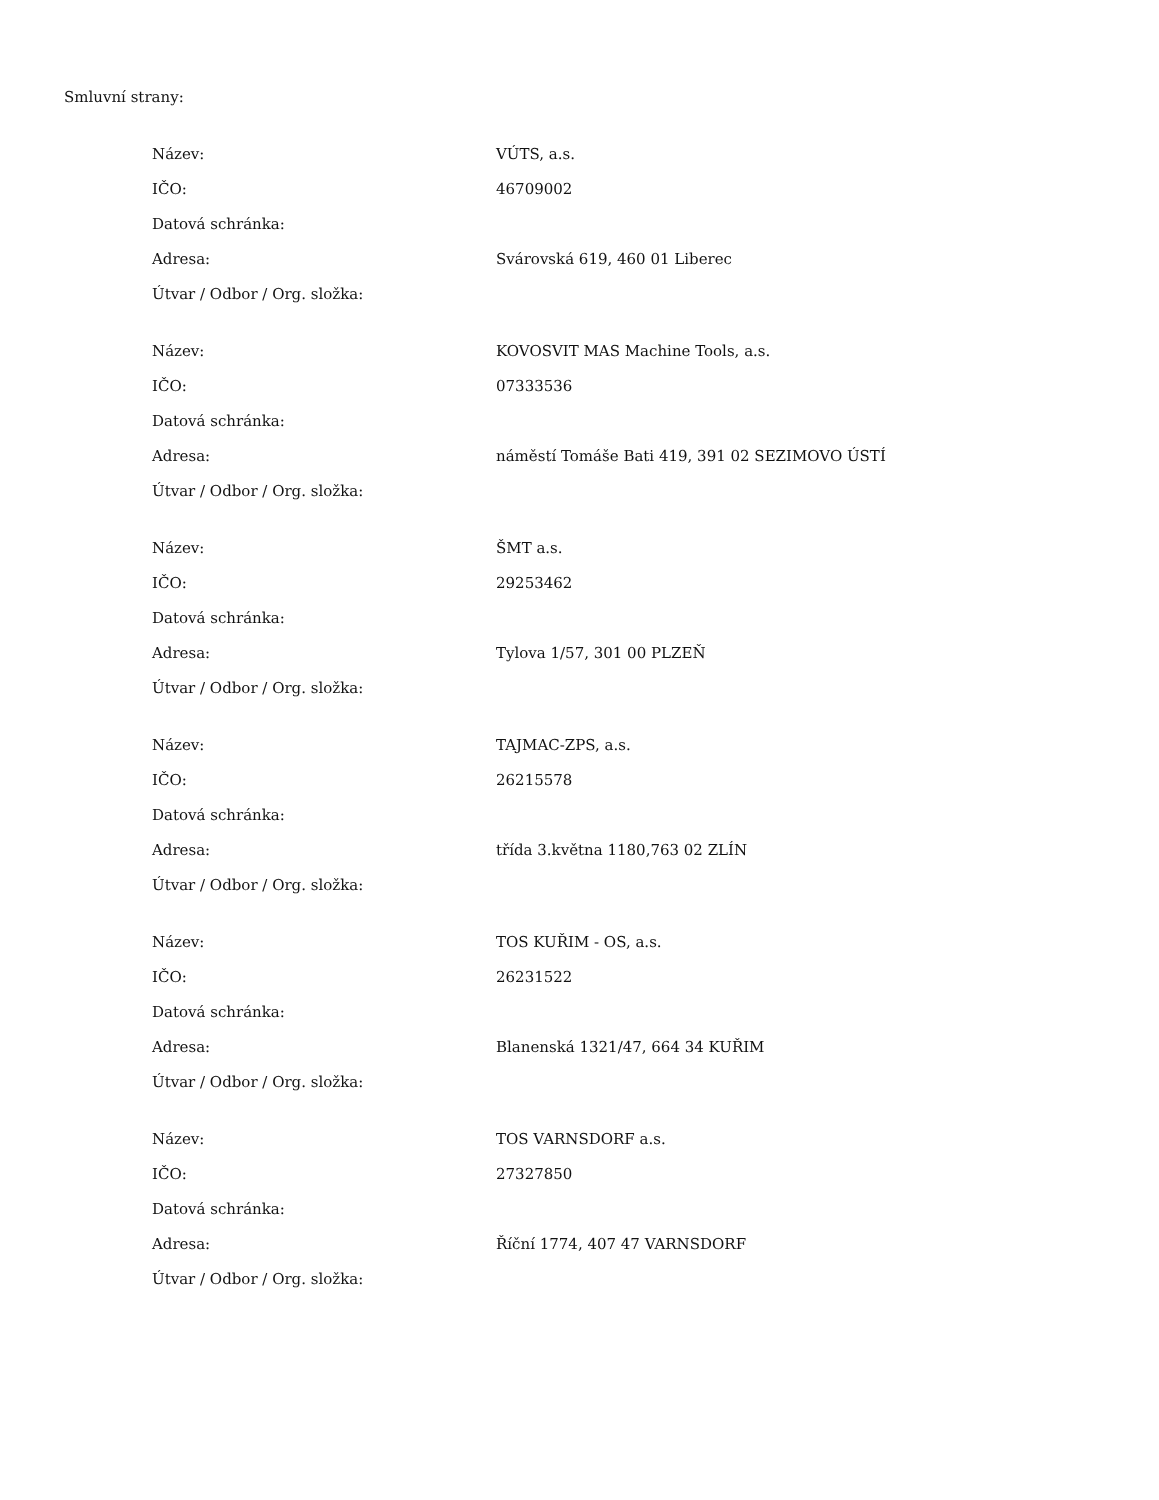Smluvní strany:
| Název: | VÚTS, a.s. |
| IČO: | 46709002 |
| Datová schránka: | |
| Adresa: | Svárovská 619, 460 01 Liberec |
| Útvar / Odbor / Org. složka: | |
| Název: | KOVOSVIT MAS Machine Tools, a.s. |
| IČO: | 07333536 |
| Datová schránka: | |
| Adresa: | náměstí Tomáše Bati 419, 391 02 SEZIMOVO ÚSTÍ |
| Útvar / Odbor / Org. složka: | |
| Název: | ŠMT a.s. |
| IČO: | 29253462 |
| Datová schránka: | |
| Adresa: | Tylova 1/57, 301 00 PLZEŇ |
| Útvar / Odbor / Org. složka: | |
| Název: | TAJMAC-ZPS, a.s. |
| IČO: | 26215578 |
| Datová schránka: | |
| Adresa: | třída 3.května 1180,763 02 ZLÍN |
| Útvar / Odbor / Org. složka: | |
| Název: | TOS KUŘIM - OS, a.s. |
| IČO: | 26231522 |
| Datová schránka: | |
| Adresa: | Blanenská 1321/47, 664 34 KUŘIM |
| Útvar / Odbor / Org. složka: | |
| Název: | TOS VARNSDORF a.s. |
| IČO: | 27327850 |
| Datová schránka: | |
| Adresa: | Říční 1774, 407 47 VARNSDORF |
| Útvar / Odbor / Org. složka: | |